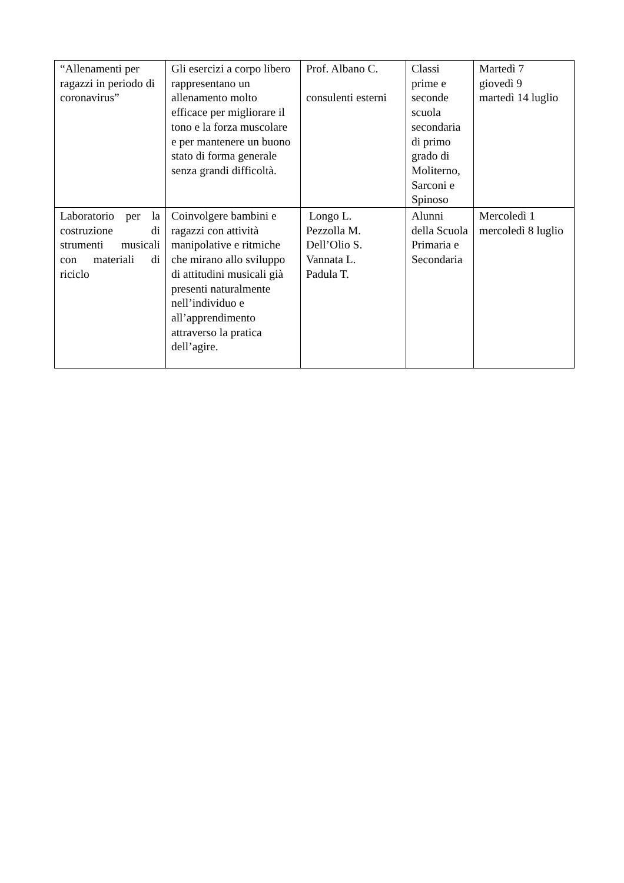| “Allenamenti per ragazzi in periodo di coronavirus” | Gli esercizi a corpo libero rappresentano un allenamento molto efficace per migliorare il tono e la forza muscolare e per mantenere un buono stato di forma generale senza grandi difficoltà. | Prof. Albano C. consulenti esterni | Classi prime e seconde scuola secondaria di primo grado di Moliterno, Sarconi e Spinoso | Martedì 7 giovedì 9 martedì 14 luglio |
| Laboratorio per la costruzione di strumenti musicali con materiali di riciclo | Coinvolgere bambini e ragazzi con attività manipolative e ritmiche che mirano allo sviluppo di attitudini musicali già presenti naturalmente nell’individuo e all’apprendimento attraverso la pratica dell’agire. | Longo L. Pezzolla M. Dell’Olio S. Vannata L. Padula T. | Alunni della Scuola Primaria e Secondaria | Mercoledì 1 mercoledì 8 luglio |